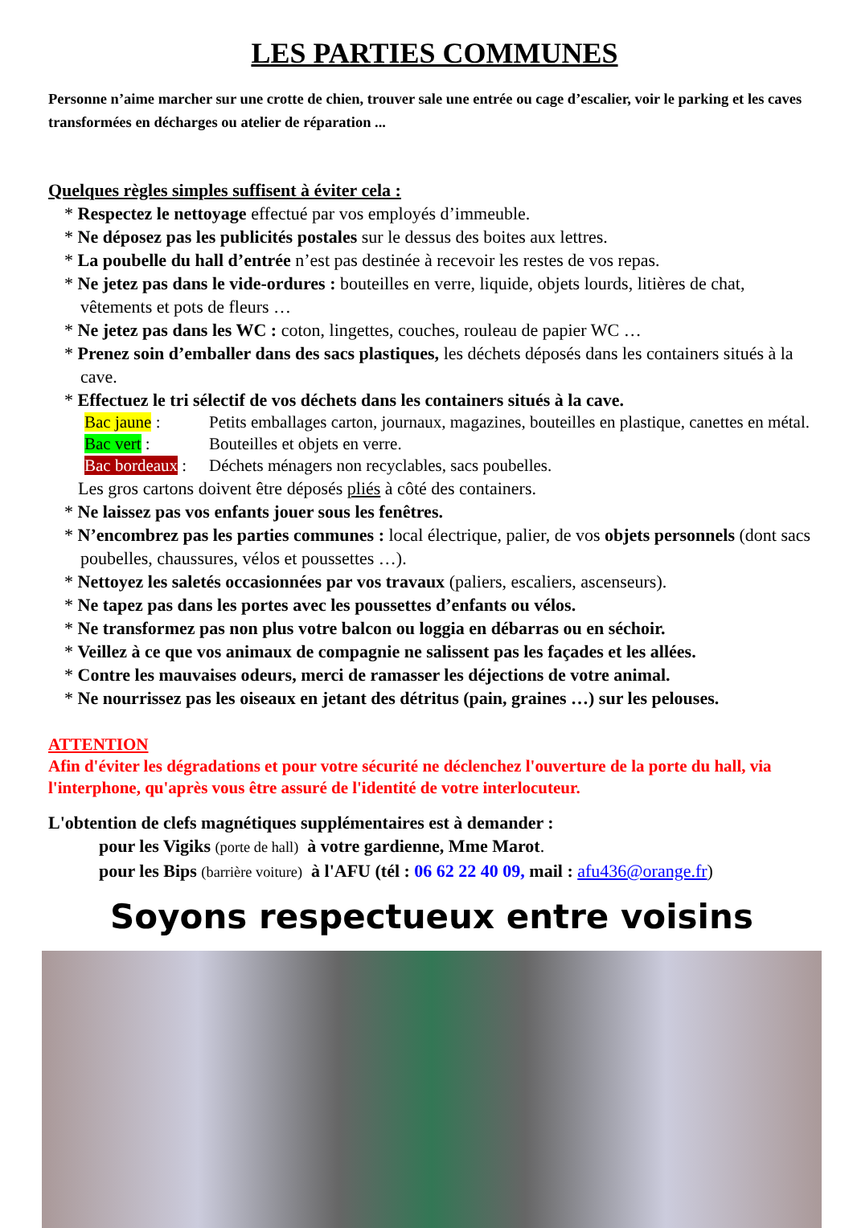LES PARTIES COMMUNES
Personne n’aime marcher sur une crotte de chien, trouver sale une entrée ou cage d’escalier, voir le parking et les caves transformées en décharges ou atelier de réparation ...
Quelques règles simples suffisent à éviter cela :
* Respectez le nettoyage effectué par vos employés d’immeuble.
* Ne déposez pas les publicités postales sur le dessus des boites aux lettres.
* La poubelle du hall d’entrée n’est pas destinée à recevoir les restes de vos repas.
* Ne jetez pas dans le vide-ordures : bouteilles en verre, liquide, objets lourds, litières de chat, vêtements et pots de fleurs …
* Ne jetez pas dans les WC : coton, lingettes, couches, rouleau de papier WC …
* Prenez soin d’emballer dans des sacs plastiques, les déchets déposés dans les containers situés à la cave.
* Effectuez le tri sélectif de vos déchets dans les containers situés à la cave.
Bac jaune : Petits emballages carton, journaux, magazines, bouteilles en plastique, canettes en métal.
Bac vert : Bouteilles et objets en verre.
Bac bordeaux : Déchets ménagers non recyclables, sacs poubelles.
Les gros cartons doivent être déposés pliés à côté des containers.
* Ne laissez pas vos enfants jouer sous les fenêtres.
* N’encombrez pas les parties communes : local électrique, palier, de vos objets personnels (dont sacs poubelles, chaussures, vélos et poussettes …).
* Nettoyez les saletés occasionnées par vos travaux (paliers, escaliers, ascenseurs).
* Ne tapez pas dans les portes avec les poussettes d’enfants ou vélos.
* Ne transformez pas non plus votre balcon ou loggia en débarras ou en séchoir.
* Veillez à ce que vos animaux de compagnie ne salissent pas les façades et les allées.
* Contre les mauvaises odeurs, merci de ramasser les déjections de votre animal.
* Ne nourrissez pas les oiseaux en jetant des détritus (pain, graines …) sur les pelouses.
ATTENTION
Afin d'éviter les dégradations et pour votre sécurité ne déclenchez l'ouverture de la porte du hall, via l'interphone, qu'après vous être assuré de l'identité de votre interlocuteur.
L'obtention de clefs magnétiques supplémentaires est à demander :
pour les Vigiks (porte de hall) à votre gardienne, Mme Marot.
pour les Bips (barrière voiture) à l'AFU (tél : 06 62 22 40 09, mail : afu436@orange.fr)
Soyons respectueux entre voisins